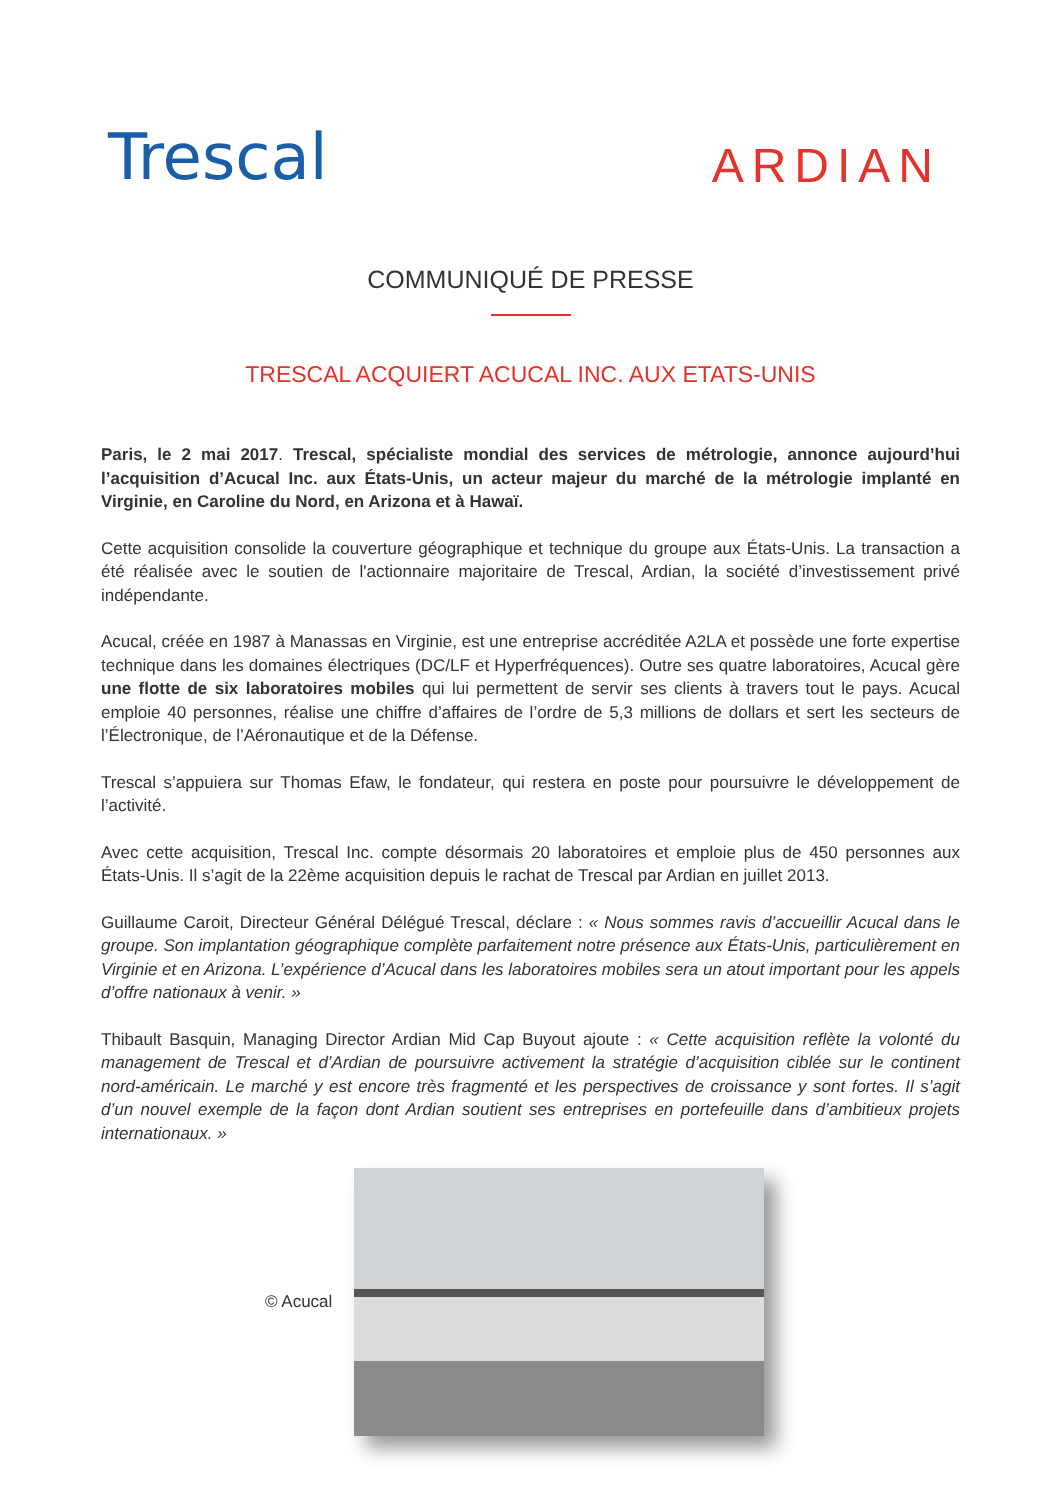Trescal
ARDIAN
COMMUNIQUÉ DE PRESSE
TRESCAL ACQUIERT ACUCAL INC. AUX ETATS-UNIS
Paris, le 2 mai 2017. Trescal, spécialiste mondial des services de métrologie, annonce aujourd’hui l’acquisition d’Acucal Inc. aux États-Unis, un acteur majeur du marché de la métrologie implanté en Virginie, en Caroline du Nord, en Arizona et à Hawaï.
Cette acquisition consolide la couverture géographique et technique du groupe aux États-Unis. La transaction a été réalisée avec le soutien de l'actionnaire majoritaire de Trescal, Ardian, la société d’investissement privé indépendante.
Acucal, créée en 1987 à Manassas en Virginie, est une entreprise accréditée A2LA et possède une forte expertise technique dans les domaines électriques (DC/LF et Hyperfréquences). Outre ses quatre laboratoires, Acucal gère une flotte de six laboratoires mobiles qui lui permettent de servir ses clients à travers tout le pays. Acucal emploie 40 personnes, réalise une chiffre d’affaires de l’ordre de 5,3 millions de dollars et sert les secteurs de l’Électronique, de l’Aéronautique et de la Défense.
Trescal s’appuiera sur Thomas Efaw, le fondateur, qui restera en poste pour poursuivre le développement de l’activité.
Avec cette acquisition, Trescal Inc. compte désormais 20 laboratoires et emploie plus de 450 personnes aux États-Unis. Il s’agit de la 22ème acquisition depuis le rachat de Trescal par Ardian en juillet 2013.
Guillaume Caroit, Directeur Général Délégué Trescal, déclare : « Nous sommes ravis d’accueillir Acucal dans le groupe. Son implantation géographique complète parfaitement notre présence aux États-Unis, particulièrement en Virginie et en Arizona. L’expérience d’Acucal dans les laboratoires mobiles sera un atout important pour les appels d’offre nationaux à venir. »
Thibault Basquin, Managing Director Ardian Mid Cap Buyout ajoute : « Cette acquisition reflète la volonté du management de Trescal et d’Ardian de poursuivre activement la stratégie d’acquisition ciblée sur le continent nord-américain. Le marché y est encore très fragmenté et les perspectives de croissance y sont fortes. Il s’agit d’un nouvel exemple de la façon dont Ardian soutient ses entreprises en portefeuille dans d’ambitieux projets internationaux. »
© Acucal